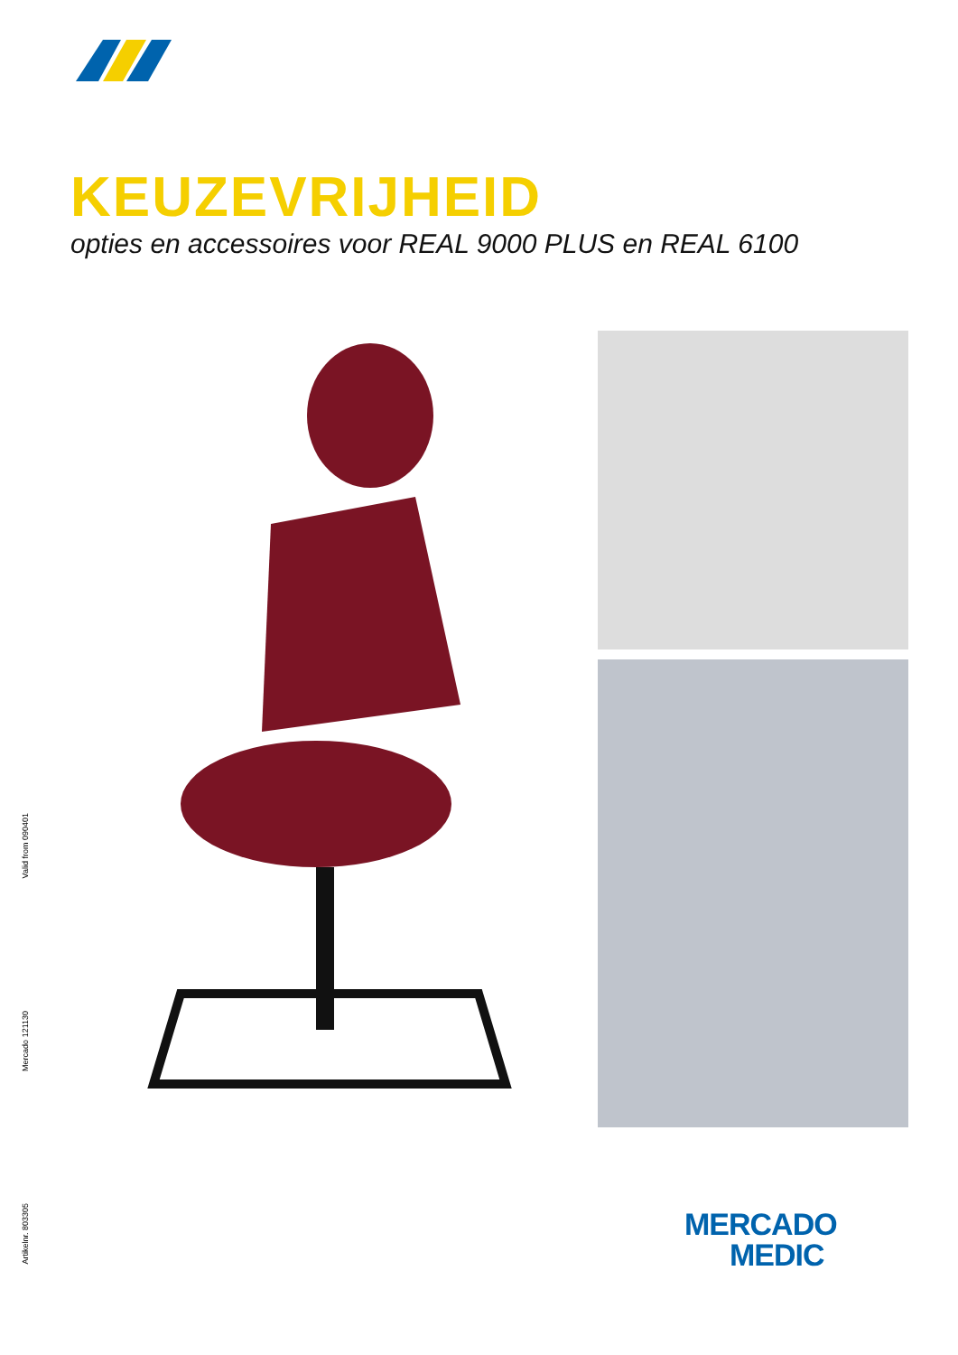KEUZEVRIJHEID
opties en accessoires voor REAL 9000 PLUS en REAL 6100
Valid from 090401
Mercado 121130
Artikelnr. 803305
MERCADO
MEDIC